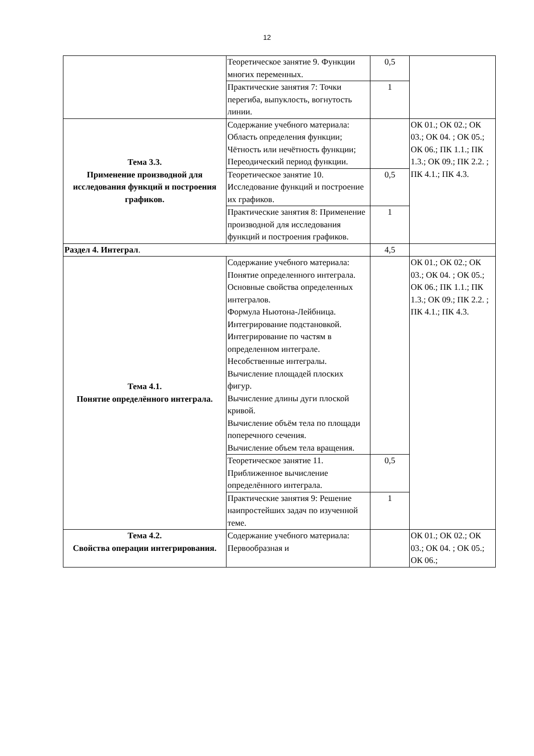12
| | Теоретическое занятие 9. Функции многих переменных. | 0,5 | |
| | Практические занятия 7: Точки перегиба, выпуклость, вогнутость линии. | 1 | |
| Тема 3.3. Применение производной для исследования функций и построения графиков. | Содержание учебного материала: Область определения функции; Чётность или нечётность функции; Переодический период функции. | | ОК 01.; ОК 02.; ОК 03.; ОК 04. ; ОК 05.; ОК 06.; ПК 1.1.; ПК 1.3.; ОК 09.; ПК 2.2. ; ПК 4.1.; ПК 4.3. |
| | Теоретическое занятие 10. Исследование функций и построение их графиков. | 0,5 | |
| | Практические занятия 8: Применение производной для исследования функций и построения графиков. | 1 | |
| Раздел 4. Интеграл . | | 4,5 | |
| Тема 4.1. Понятие определённого интеграла. | Содержание учебного материала: Понятие определенного интеграла. Основные свойства определенных интегралов. Формула Ньютона-Лейбница. Интегрирование подстановкой. Интегрирование по частям в определенном интеграле. Несобственные интегралы. Вычисление площадей плоских фигур. Вычисление длины дуги плоской кривой. Вычисление объём тела по площади поперечного сечения. Вычисление объем тела вращения. | | ОК 01.; ОК 02.; ОК 03.; ОК 04. ; ОК 05.; ОК 06.; ПК 1.1.; ПК 1.3.; ОК 09.; ПК 2.2. ; ПК 4.1.; ПК 4.3. |
| | Теоретическое занятие 11. Приближенное вычисление определённого интеграла. | 0,5 | |
| | Практические занятия 9: Решение наипростейших задач по изученной теме. | 1 | |
| Тема 4.2. Свойства операции интегрирования. | Содержание учебного материала: Первообразная и | | ОК 01.; ОК 02.; ОК 03.; ОК 04. ; ОК 05.; ОК 06.; |